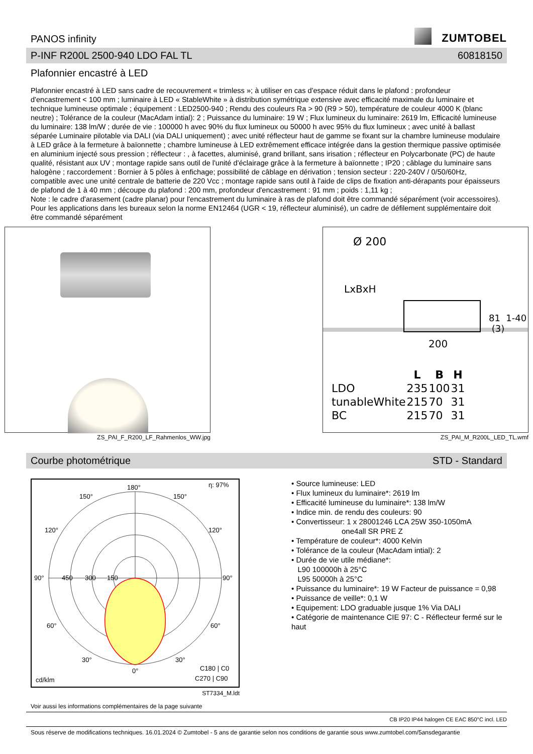PANOS infinity
ZUMTOBEL
P-INF R200L 2500-940 LDO FAL TL 60818150
Plafonnier encastré à LED
Plafonnier encastré à LED sans cadre de recouvrement « trimless »; à utiliser en cas d'espace réduit dans le plafond : profondeur d'encastrement < 100 mm ; luminaire à LED « StableWhite » à distribution symétrique extensive avec efficacité maximale du luminaire et technique lumineuse optimale ; équipement : LED2500-940 ; Rendu des couleurs Ra > 90 (R9 > 50), température de couleur 4000 K (blanc neutre) ; Tolérance de la couleur (MacAdam intial): 2 ; Puissance du luminaire: 19 W ; Flux lumineux du luminaire: 2619 lm, Efficacité lumineuse du luminaire: 138 lm/W ; durée de vie : 100000 h avec 90% du flux lumineux ou 50000 h avec 95% du flux lumineux ; avec unité à ballast séparée Luminaire pilotable via DALI (via DALI uniquement) ; avec unité réflecteur haut de gamme se fixant sur la chambre lumineuse modulaire à LED grâce à la fermeture à baïonnette ; chambre lumineuse à LED extrêmement efficace intégrée dans la gestion thermique passive optimisée en aluminium injecté sous pression ; réflecteur : , à facettes, aluminisé, grand brillant, sans irisation ; réflecteur en Polycarbonate (PC) de haute qualité, résistant aux UV ; montage rapide sans outil de l'unité d'éclairage grâce à la fermeture à baïonnette ; IP20 ; câblage du luminaire sans halogène ; raccordement : Bornier à 5 pôles à enfichage; possibilité de câblage en dérivation ; tension secteur : 220-240V / 0/50/60Hz, compatible avec une unité centrale de batterie de 220 Vcc ; montage rapide sans outil à l'aide de clips de fixation anti-dérapants pour épaisseurs de plafond de 1 à 40 mm ; découpe du plafond : 200 mm, profondeur d'encastrement : 91 mm ; poids : 1,11 kg ;
Note : le cadre d'arasement (cadre planar) pour l'encastrement du luminaire à ras de plafond doit être commandé séparément (voir accessoires). Pour les applications dans les bureaux selon la norme EN12464 (UGR < 19, réflecteur aluminisé), un cadre de défilement supplémentaire doit être commandé séparément
ZS_PAI_F_R200_LF_Rahmenlos_WW.jpg
Ø 200
LxBxH
200
81 1-40 (3)
| | L | B | H |
| --- | --- | --- | --- |
| LDO | 235 | 100 | 31 |
| tunableWhite | 215 | 70 | 31 |
| BC | 215 | 70 | 31 |
ZS_PAI_M_R200L_LED_TL.wmf
Courbe photométrique STD - Standard
180°
η: 97%
150°
150°
120°
120°
90°
450
300
150
90°
60°
60°
30°
30°
0°
C180 | C0
C270 | C90
cd/klm
ST7334_M.ldt
• Source lumineuse: LED
• Flux lumineux du luminaire*: 2619 lm
• Efficacité lumineuse du luminaire*: 138 lm/W
• Indice min. de rendu des couleurs: 90
• Convertisseur: 1 x 28001246 LCA 25W 350-1050mA
one4all SR PRE Z
• Température de couleur*: 4000 Kelvin
• Tolérance de la couleur (MacAdam intial): 2
• Durée de vie utile médiane*:
L90 100000h à 25°C
L95 50000h à 25°C
• Puissance du luminaire*: 19 W Facteur de puissance = 0,98
• Puissance de veille*: 0,1 W
• Equipement: LDO graduable jusque 1% Via DALI
• Catégorie de maintenance CIE 97: C - Réflecteur fermé sur le haut
Voir aussi les informations complémentaires de la page suivante
CB IP20 IP44 halogen CE EAC 850°C incl. LED
Sous réserve de modifications techniques. 16.01.2024 © Zumtobel - 5 ans de garantie selon nos conditions de garantie sous www.zumtobel.com/5ansdegarantie